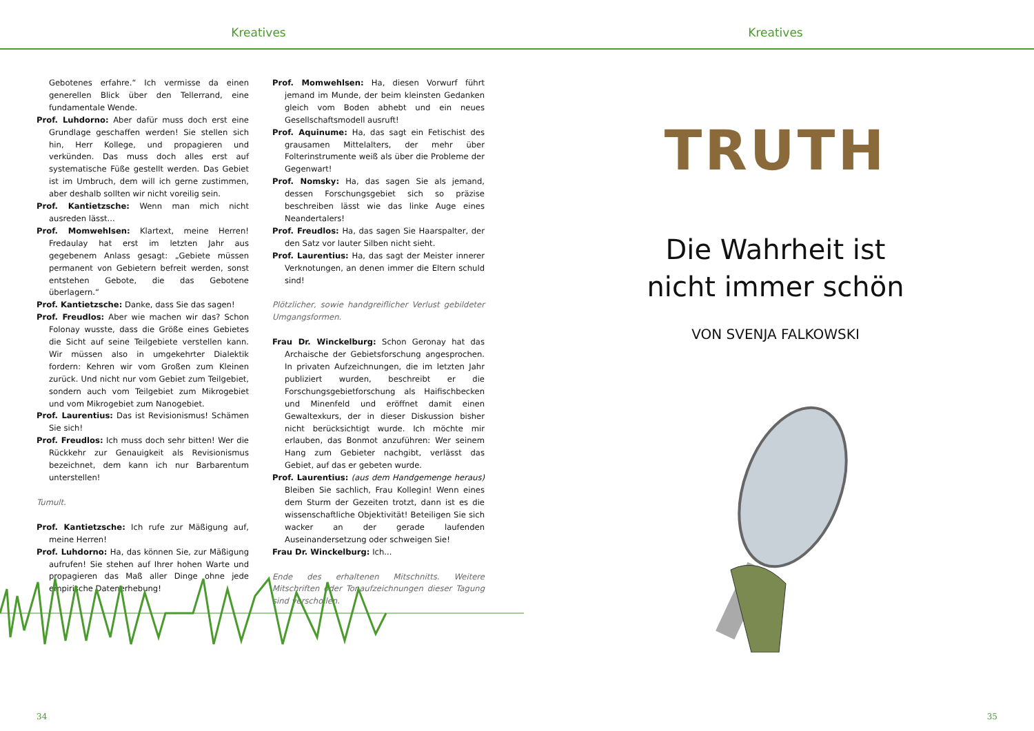Kreatives
Gebotenes erfahre.“ Ich vermisse da einen generellen Blick über den Tellerrand, eine fundamentale Wende.
Prof. Luhdorno: Aber dafür muss doch erst eine Grundlage geschaffen werden! Sie stellen sich hin, Herr Kollege, und propagieren und verkünden. Das muss doch alles erst auf systematische Füße gestellt werden. Das Gebiet ist im Umbruch, dem will ich gerne zustimmen, aber deshalb sollten wir nicht voreilig sein.
Prof. Kantietzsche: Wenn man mich nicht ausreden lässt...
Prof. Momwehlsen: Klartext, meine Herren! Fredaulay hat erst im letzten Jahr aus gegebenem Anlass gesagt: „Gebiete müssen permanent von Gebietern befreit werden, sonst entstehen Gebote, die das Gebotene überlagern.“
Prof. Kantietzsche: Danke, dass Sie das sagen!
Prof. Freudlos: Aber wie machen wir das? Schon Folonay wusste, dass die Größe eines Gebietes die Sicht auf seine Teilgebiete verstellen kann. Wir müssen also in umgekehrter Dialektik fordern: Kehren wir vom Großen zum Kleinen zurück. Und nicht nur vom Gebiet zum Teilgebiet, sondern auch vom Teilgebiet zum Mikrogebiet und vom Mikrogebiet zum Nanogebiet.
Prof. Laurentius: Das ist Revisionismus! Schämen Sie sich!
Prof. Freudlos: Ich muss doch sehr bitten! Wer die Rückkehr zur Genauigkeit als Revisionismus bezeichnet, dem kann ich nur Barbarentum unterstellen!
Tumult.
Prof. Kantietzsche: Ich rufe zur Mäßigung auf, meine Herren!
Prof. Luhdorno: Ha, das können Sie, zur Mäßigung aufrufen! Sie stehen auf Ihrer hohen Warte und propagieren das Maß aller Dinge ohne jede empirische Datenerhebung!
Prof. Momwehlsen: Ha, diesen Vorwurf führt jemand im Munde, der beim kleinsten Gedanken gleich vom Boden abhebt und ein neues Gesellschaftsmodell ausruft!
Prof. Aquinume: Ha, das sagt ein Fetischist des grausamen Mittelalters, der mehr über Folterinstrumente weiß als über die Probleme der Gegenwart!
Prof. Nomsky: Ha, das sagen Sie als jemand, dessen Forschungsgebiet sich so präzise beschreiben lässt wie das linke Auge eines Neandertalers!
Prof. Freudlos: Ha, das sagen Sie Haarspalter, der den Satz vor lauter Silben nicht sieht.
Prof. Laurentius: Ha, das sagt der Meister innerer Verknotungen, an denen immer die Eltern schuld sind!
Plötzlicher, sowie handgreiflicher Verlust gebildeter Umgangsformen.
Frau Dr. Winckelburg: Schon Geronay hat das Archaische der Gebietsforschung angesprochen. In privaten Aufzeichnungen, die im letzten Jahr publiziert wurden, beschreibt er die Forschungsgebietforschung als Haifischbecken und Minenfeld und eröffnet damit einen Gewaltexkurs, der in dieser Diskussion bisher nicht berücksichtigt wurde. Ich möchte mir erlauben, das Bonmot anzuführen: Wer seinem Hang zum Gebieter nachgibt, verlässt das Gebiet, auf das er gebeten wurde.
Prof. Laurentius: (aus dem Handgemenge heraus) Bleiben Sie sachlich, Frau Kollegin! Wenn eines dem Sturm der Gezeiten trotzt, dann ist es die wissenschaftliche Objektivität! Beteiligen Sie sich wacker an der gerade laufenden Auseinandersetzung oder schweigen Sie!
Frau Dr. Winckelburg: Ich...
Ende des erhaltenen Mitschnitts. Weitere Mitschriften oder Tonaufzeichnungen dieser Tagung sind verschollen.
34
Kreatives
TRUTH
Die Wahrheit ist
nicht immer schön
VON SVENJA FALKOWSKI
35